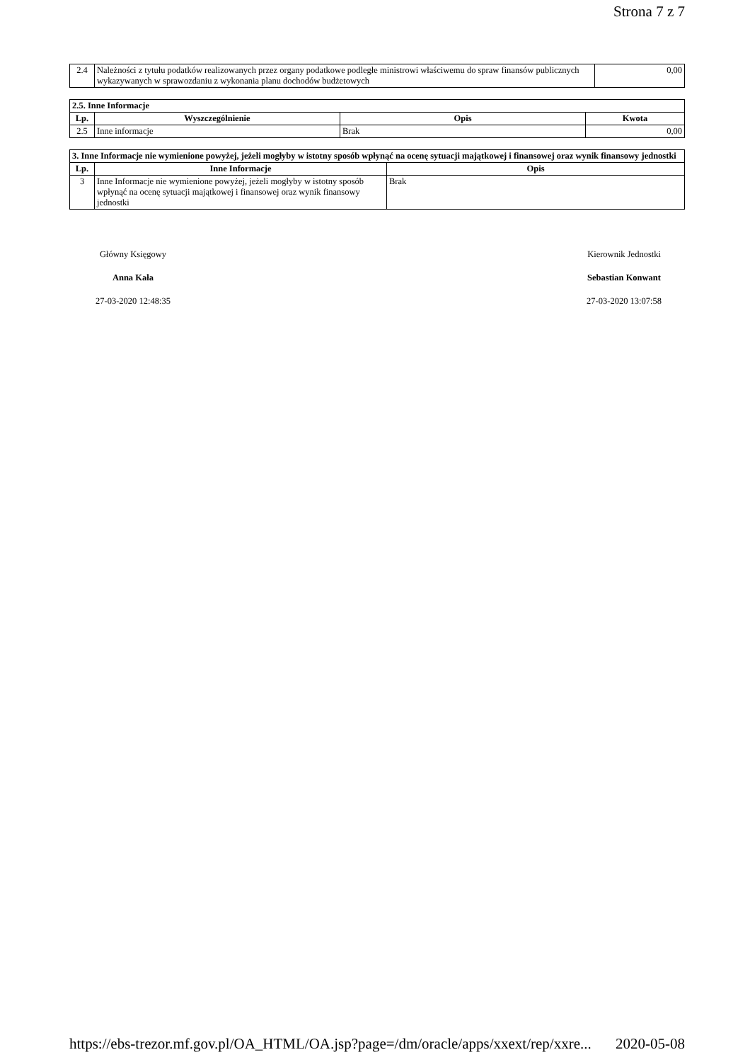Strona 7 z 7
| 2.4 | Należności z tytułu podatków realizowanych przez organy podatkowe podległe ministrowi właściwemu do spraw finansów publicznych wykazywanych w sprawozdaniu z wykonania planu dochodów budżetowych | 0,00 |
| 2.5. Inne Informacje | | | |
| --- | --- | --- | --- |
| Lp. | Wyszczególnienie | Opis | Kwota |
| 2.5 | Inne informacje | Brak | 0,00 |
| 3. Inne Informacje nie wymienione powyżej, jeżeli mogłyby w istotny sposób wpłynąć na ocenę sytuacji majątkowej i finansowej oraz wynik finansowy jednostki | | |
| --- | --- | --- |
| Lp. | Inne Informacje | Opis |
| 3 | Inne Informacje nie wymienione powyżej, jeżeli mogłyby w istotny sposób wpłynąć na ocenę sytuacji majątkowej i finansowej oraz wynik finansowy jednostki | Brak |
Główny Księgowy
Anna Kała
27-03-2020 12:48:35
Kierownik Jednostki
Sebastian Konwant
27-03-2020 13:07:58
https://ebs-trezor.mf.gov.pl/OA_HTML/OA.jsp?page=/dm/oracle/apps/xxext/rep/xxre... 2020-05-08